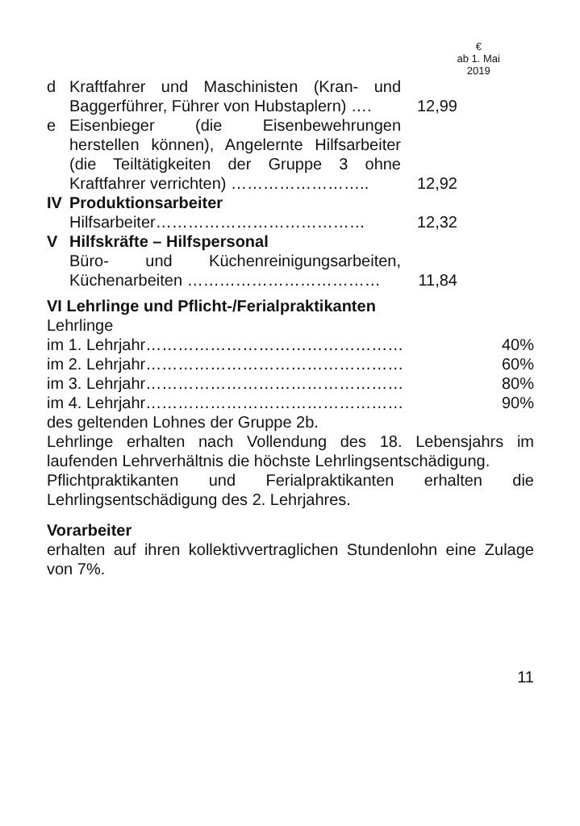€
ab 1. Mai
2019
| d | Kraftfahrer und Maschinisten (Kran- und Baggerführer, Führer von Hubstaplern) …. | 12,99 | |
| e | Eisenbieger (die Eisenbewehrungen herstellen können), Angelernte Hilfsarbeiter (die Teiltätigkeiten der Gruppe 3 ohne Kraftfahrer verrichten) …………………….. | 12,92 | |
| IV | Produktionsarbeiter | | |
| | Hilfsarbeiter………………………………… | 12,32 | |
| V | Hilfskräfte – Hilfspersonal | | |
| | Büro- und Küchenreinigungsarbeiten, Küchenarbeiten ……………………………… | 11,84 | |
VI Lehrlinge und Pflicht-/Ferialpraktikanten
Lehrlinge
| im 1. Lehrjahr………………………………………… | 40% |
| im 2. Lehrjahr………………………………………… | 60% |
| im 3. Lehrjahr………………………………………… | 80% |
| im 4. Lehrjahr………………………………………… | 90% |
des geltenden Lohnes der Gruppe 2b.
Lehrlinge erhalten nach Vollendung des 18. Lebensjahrs im laufenden Lehrverhältnis die höchste Lehrlingsentschädigung.
Pflichtpraktikanten und Ferialpraktikanten erhalten die Lehrlingsentschädigung des 2. Lehrjahres.
Vorarbeiter
erhalten auf ihren kollektivvertraglichen Stundenlohn eine Zulage von 7%.
11